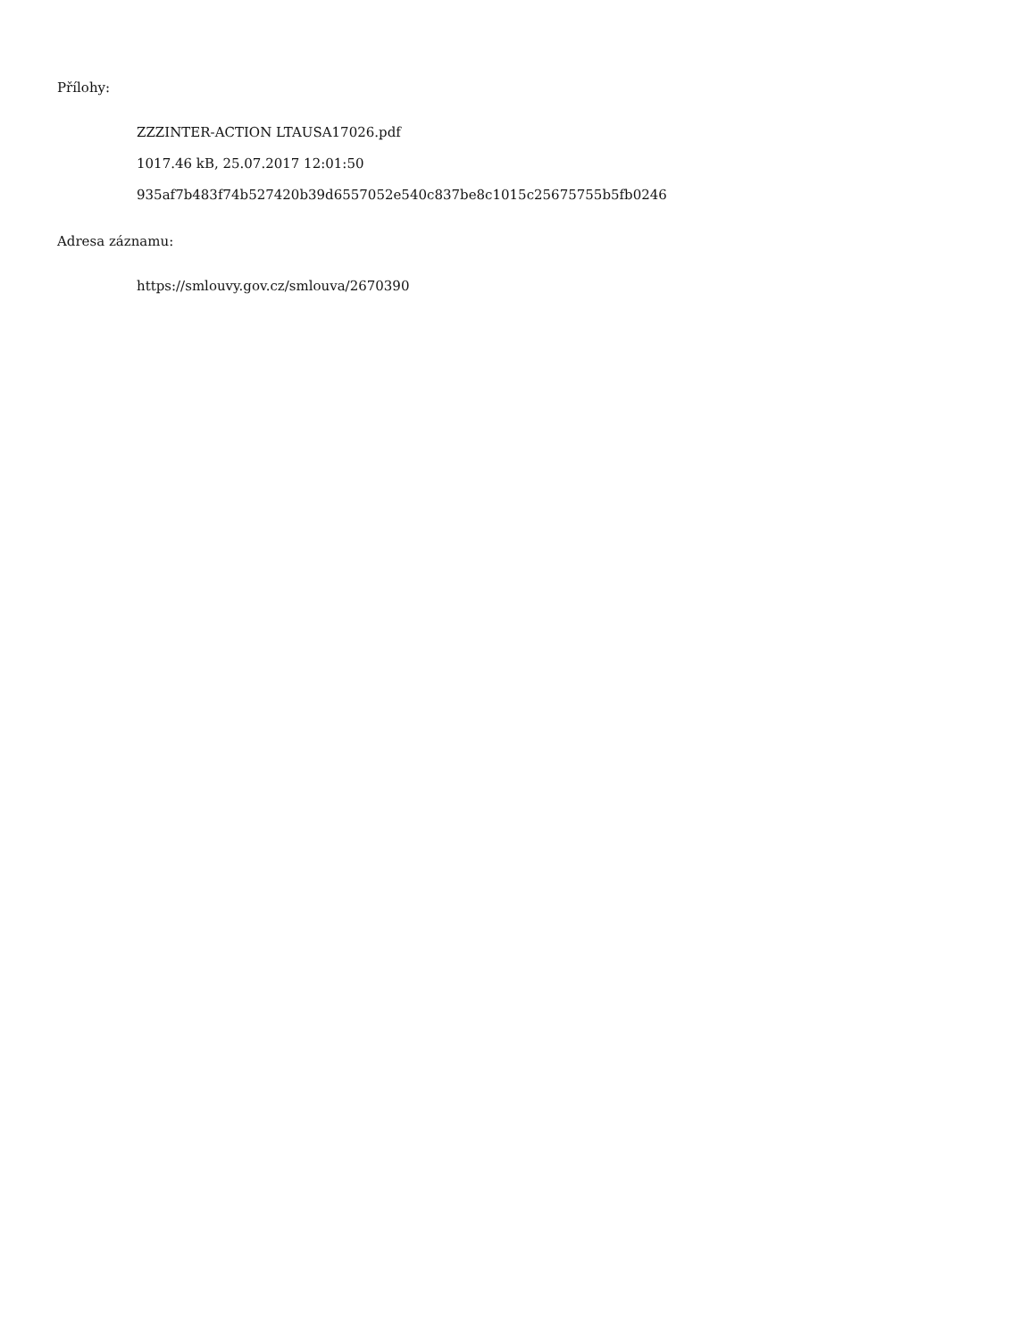Přílohy:
ZZZINTER-ACTION LTAUSA17026.pdf
1017.46 kB, 25.07.2017 12:01:50
935af7b483f74b527420b39d6557052e540c837be8c1015c25675755b5fb0246
Adresa záznamu:
https://smlouvy.gov.cz/smlouva/2670390